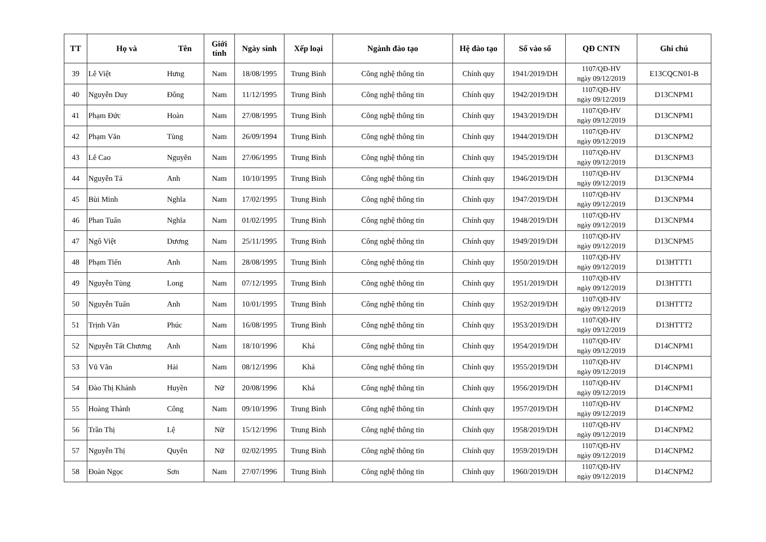| TT | Họ và | Tên | Giới tính | Ngày sinh | Xếp loại | Ngành đào tạo | Hệ đào tạo | Số vào sổ | QĐ CNTN | Ghi chú |
| --- | --- | --- | --- | --- | --- | --- | --- | --- | --- | --- |
| 39 | Lê Việt | Hưng | Nam | 18/08/1995 | Trung Bình | Công nghệ thông tin | Chính quy | 1941/2019/DH | 1107/QĐ-HV ngày 09/12/2019 | E13CQCN01-B |
| 40 | Nguyễn Duy | Đông | Nam | 11/12/1995 | Trung Bình | Công nghệ thông tin | Chính quy | 1942/2019/DH | 1107/QĐ-HV ngày 09/12/2019 | D13CNPM1 |
| 41 | Phạm Đức | Hoàn | Nam | 27/08/1995 | Trung Bình | Công nghệ thông tin | Chính quy | 1943/2019/DH | 1107/QĐ-HV ngày 09/12/2019 | D13CNPM1 |
| 42 | Phạm Văn | Tùng | Nam | 26/09/1994 | Trung Bình | Công nghệ thông tin | Chính quy | 1944/2019/DH | 1107/QĐ-HV ngày 09/12/2019 | D13CNPM2 |
| 43 | Lê Cao | Nguyên | Nam | 27/06/1995 | Trung Bình | Công nghệ thông tin | Chính quy | 1945/2019/DH | 1107/QĐ-HV ngày 09/12/2019 | D13CNPM3 |
| 44 | Nguyễn Tá | Anh | Nam | 10/10/1995 | Trung Bình | Công nghệ thông tin | Chính quy | 1946/2019/DH | 1107/QĐ-HV ngày 09/12/2019 | D13CNPM4 |
| 45 | Bùi Minh | Nghĩa | Nam | 17/02/1995 | Trung Bình | Công nghệ thông tin | Chính quy | 1947/2019/DH | 1107/QĐ-HV ngày 09/12/2019 | D13CNPM4 |
| 46 | Phan Tuấn | Nghĩa | Nam | 01/02/1995 | Trung Bình | Công nghệ thông tin | Chính quy | 1948/2019/DH | 1107/QĐ-HV ngày 09/12/2019 | D13CNPM4 |
| 47 | Ngô Việt | Dương | Nam | 25/11/1995 | Trung Bình | Công nghệ thông tin | Chính quy | 1949/2019/DH | 1107/QĐ-HV ngày 09/12/2019 | D13CNPM5 |
| 48 | Phạm Tiến | Anh | Nam | 28/08/1995 | Trung Bình | Công nghệ thông tin | Chính quy | 1950/2019/DH | 1107/QĐ-HV ngày 09/12/2019 | D13HTTT1 |
| 49 | Nguyễn Tùng | Long | Nam | 07/12/1995 | Trung Bình | Công nghệ thông tin | Chính quy | 1951/2019/DH | 1107/QĐ-HV ngày 09/12/2019 | D13HTTT1 |
| 50 | Nguyễn Tuấn | Anh | Nam | 10/01/1995 | Trung Bình | Công nghệ thông tin | Chính quy | 1952/2019/DH | 1107/QĐ-HV ngày 09/12/2019 | D13HTTT2 |
| 51 | Trịnh Văn | Phúc | Nam | 16/08/1995 | Trung Bình | Công nghệ thông tin | Chính quy | 1953/2019/DH | 1107/QĐ-HV ngày 09/12/2019 | D13HTTT2 |
| 52 | Nguyễn Tất Chương | Anh | Nam | 18/10/1996 | Khá | Công nghệ thông tin | Chính quy | 1954/2019/DH | 1107/QĐ-HV ngày 09/12/2019 | D14CNPM1 |
| 53 | Vũ Văn | Hải | Nam | 08/12/1996 | Khá | Công nghệ thông tin | Chính quy | 1955/2019/DH | 1107/QĐ-HV ngày 09/12/2019 | D14CNPM1 |
| 54 | Đào Thị Khánh | Huyền | Nữ | 20/08/1996 | Khá | Công nghệ thông tin | Chính quy | 1956/2019/DH | 1107/QĐ-HV ngày 09/12/2019 | D14CNPM1 |
| 55 | Hoàng Thành | Công | Nam | 09/10/1996 | Trung Bình | Công nghệ thông tin | Chính quy | 1957/2019/DH | 1107/QĐ-HV ngày 09/12/2019 | D14CNPM2 |
| 56 | Trần Thị | Lệ | Nữ | 15/12/1996 | Trung Bình | Công nghệ thông tin | Chính quy | 1958/2019/DH | 1107/QĐ-HV ngày 09/12/2019 | D14CNPM2 |
| 57 | Nguyễn Thị | Quyên | Nữ | 02/02/1995 | Trung Bình | Công nghệ thông tin | Chính quy | 1959/2019/DH | 1107/QĐ-HV ngày 09/12/2019 | D14CNPM2 |
| 58 | Đoàn Ngọc | Sơn | Nam | 27/07/1996 | Trung Bình | Công nghệ thông tin | Chính quy | 1960/2019/DH | 1107/QĐ-HV ngày 09/12/2019 | D14CNPM2 |